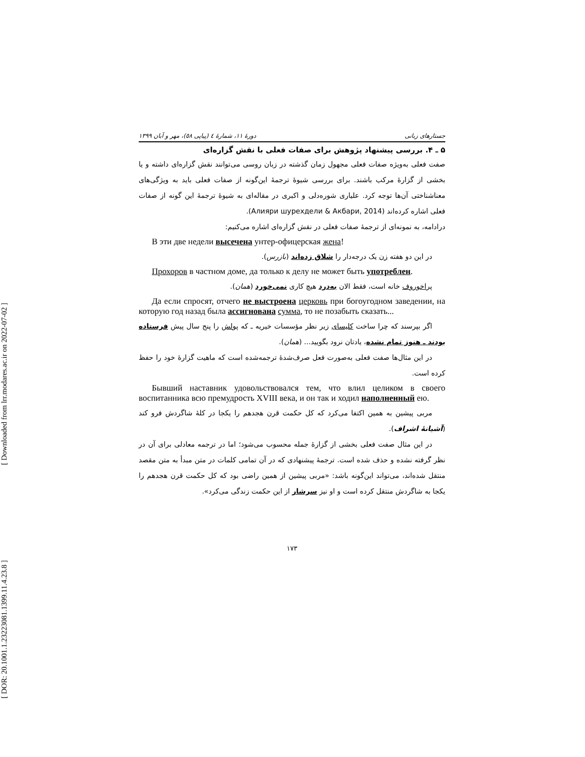[ Downloaded from lrr.modares.ac.ir on 2022-07-02 ]
[ DOR: 20.1001.1.23223081.1399.11.4.23.8 ]
جستارهای زبانی دورهٔ ۱۱، شمارهٔ ٤ (پیاپی ٥٨)، مهر و آبان ۱۳۹۹
۵ ـ ۴. بررسی پیشنهاد پژوهش برای صفات فعلی با نقش گزاره‌ای
صفت فعلی به‌ویژه صفات فعلی مجهول زمان گذشته در زبان روسی می‌توانند نقش گزاره‌ای داشته و یا بخشی از گزارهٔ مرکب باشند. برای بررسی شیوهٔ ترجمهٔ این‌گونه از صفات فعلی باید به ویژگی‌های معناشناختی آن‌ها توجه کرد. علیاری شوره‌دلی و اکبری در مقاله‌ای به شیوهٔ ترجمهٔ این گونه از صفات فعلی اشاره کرده‌اند (Алияри шурехдели & Акбари, 2014).
درادامه، به نمونه‌ای از ترجمهٔ صفات فعلی در نقش گزاره‌ای اشاره می‌کنیم:
В эти две недели высечена унтер-офицерская жена!
در این دو هفته زن یک درجه‌دار را شلاق زده‌اند (بازرس).
Прохоров в частном доме, да только к делу не может быть употреблен.
پراخوروف خانه است، فقط الان به‌درد هیچ کاری نمی‌خورد (همان).
Да если спросят, отчего не выстроена церковь при богоугодном заведении, на которую год назад была ассигнована сумма, то не позабыть сказать...
اگر بپرسند که چرا ساخت کلیسای زیر نظر مؤسسات خیریه ـ که پولش را پنج سال پیش فرستاده بودند ـ هنوز تمام نشده، یادتان نرود بگویید... (همان).
در این مثال‌ها صفت فعلی به‌صورت فعل صرف‌شدهٔ ترجمه‌شده است که ماهیت گزارهٔ خود را حفظ کرده است.
Бывший наставник удовольствовался тем, что влил целиком в своего воспитанника всю премудрость XVIII века, и он так и ходил наполненный ею.
مربی پیشین به همین اکتفا می‌کرد که کل حکمت قرن هجدهم را یکجا در کلهٔ شاگردش فرو کند (آشیانهٔ اشراف).
در این مثال صفت فعلی بخشی از گزارهٔ جمله محسوب می‌شود؛ اما در ترجمه معادلی برای آن در نظر گرفته نشده و حذف شده است. ترجمهٔ پیشنهادی که در آن تمامی کلمات در متن مبدأ به متن مقصد منتقل شده‌اند، می‌تواند این‌گونه باشد: «مربی پیشین از همین راضی بود که کل حکمت قرن هجدهم را یکجا به شاگردش منتقل کرده است و او نیز سرشار از این حکمت زندگی می‌کرد».
۱۷۳